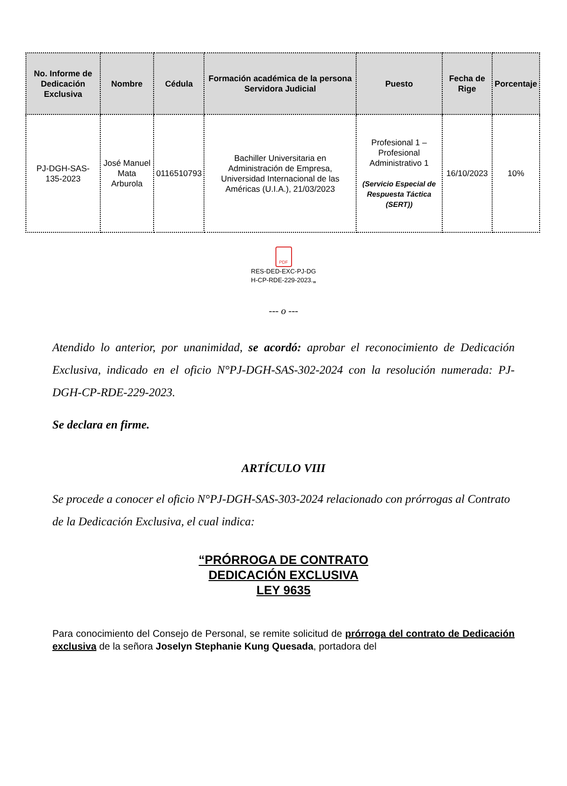| No. Informe de Dedicación Exclusiva | Nombre | Cédula | Formación académica de la persona Servidora Judicial | Puesto | Fecha de Rige | Porcentaje |
| --- | --- | --- | --- | --- | --- | --- |
| PJ-DGH-SAS-135-2023 | José Manuel Mata Arburola | 0116510793 | Bachiller Universitaria en Administración de Empresa, Universidad Internacional de las Américas (U.I.A.), 21/03/2023 | Profesional 1 – Profesional Administrativo 1 (Servicio Especial de Respuesta Táctica (SERT)) | 16/10/2023 | 10% |
PDF
RES-DED-EXC-PJ-DG
H-CP-RDE-229-2023.„
--- o ---
Atendido lo anterior, por unanimidad, se acordó: aprobar el reconocimiento de Dedicación Exclusiva, indicado en el oficio N°PJ-DGH-SAS-302-2024 con la resolución numerada: PJ-DGH-CP-RDE-229-2023.
Se declara en firme.
ARTÍCULO VIII
Se procede a conocer el oficio N°PJ-DGH-SAS-303-2024 relacionado con prórrogas al Contrato de la Dedicación Exclusiva, el cual indica:
“PRÓRROGA DE CONTRATO
DEDICACIÓN EXCLUSIVA
LEY 9635
Para conocimiento del Consejo de Personal, se remite solicitud de prórroga del contrato de Dedicación exclusiva de la señora Joselyn Stephanie Kung Quesada, portadora del